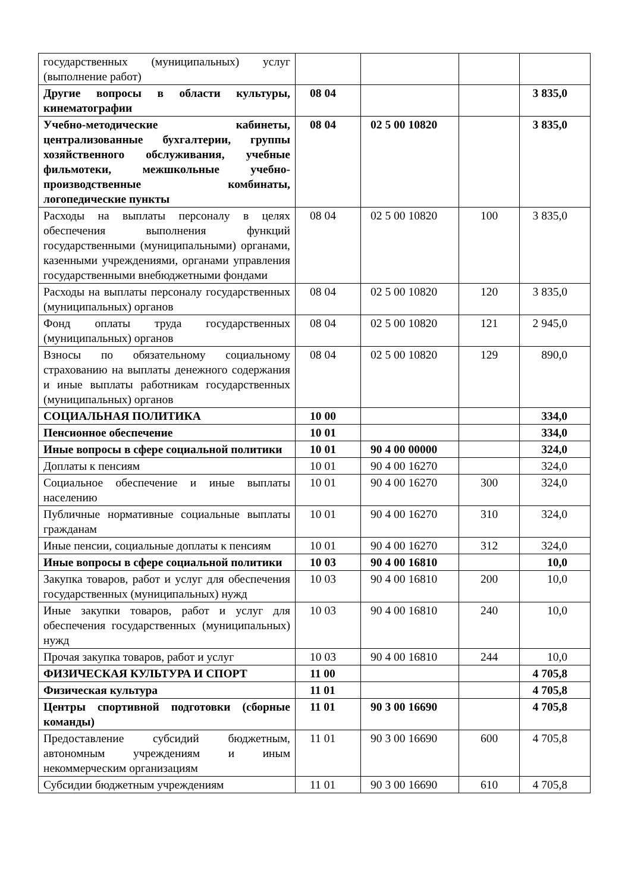| государственных (муниципальных) услуг (выполнение работ) | | | | |
| Другие вопросы в области культуры, кинематографии | 08 04 | | | 3 835,0 |
| Учебно-методические кабинеты, централизованные бухгалтерии, группы хозяйственного обслуживания, учебные фильмотеки, межшкольные учебно-производственные комбинаты, логопедические пункты | 08 04 | 02 5 00 10820 | | 3 835,0 |
| Расходы на выплаты персоналу в целях обеспечения выполнения функций государственными (муниципальными) органами, казенными учреждениями, органами управления государственными внебюджетными фондами | 08 04 | 02 5 00 10820 | 100 | 3 835,0 |
| Расходы на выплаты персоналу государственных (муниципальных) органов | 08 04 | 02 5 00 10820 | 120 | 3 835,0 |
| Фонд оплаты труда государственных (муниципальных) органов | 08 04 | 02 5 00 10820 | 121 | 2 945,0 |
| Взносы по обязательному социальному страхованию на выплаты денежного содержания и иные выплаты работникам государственных (муниципальных) органов | 08 04 | 02 5 00 10820 | 129 | 890,0 |
| СОЦИАЛЬНАЯ ПОЛИТИКА | 10 00 | | | 334,0 |
| Пенсионное обеспечение | 10 01 | | | 334,0 |
| Иные вопросы в сфере социальной политики | 10 01 | 90 4 00 00000 | | 324,0 |
| Доплаты к пенсиям | 10 01 | 90 4 00 16270 | | 324,0 |
| Социальное обеспечение и иные выплаты населению | 10 01 | 90 4 00 16270 | 300 | 324,0 |
| Публичные нормативные социальные выплаты гражданам | 10 01 | 90 4 00 16270 | 310 | 324,0 |
| Иные пенсии, социальные доплаты к пенсиям | 10 01 | 90 4 00 16270 | 312 | 324,0 |
| Иные вопросы в сфере социальной политики | 10 03 | 90 4 00 16810 | | 10,0 |
| Закупка товаров, работ и услуг для обеспечения государственных (муниципальных) нужд | 10 03 | 90 4 00 16810 | 200 | 10,0 |
| Иные закупки товаров, работ и услуг для обеспечения государственных (муниципальных) нужд | 10 03 | 90 4 00 16810 | 240 | 10,0 |
| Прочая закупка товаров, работ и услуг | 10 03 | 90 4 00 16810 | 244 | 10,0 |
| ФИЗИЧЕСКАЯ КУЛЬТУРА И СПОРТ | 11 00 | | | 4 705,8 |
| Физическая культура | 11 01 | | | 4 705,8 |
| Центры спортивной подготовки (сборные команды) | 11 01 | 90 3 00 16690 | | 4 705,8 |
| Предоставление субсидий бюджетным, автономным учреждениям и иным некоммерческим организациям | 11 01 | 90 3 00 16690 | 600 | 4 705,8 |
| Субсидии бюджетным учреждениям | 11 01 | 90 3 00 16690 | 610 | 4 705,8 |